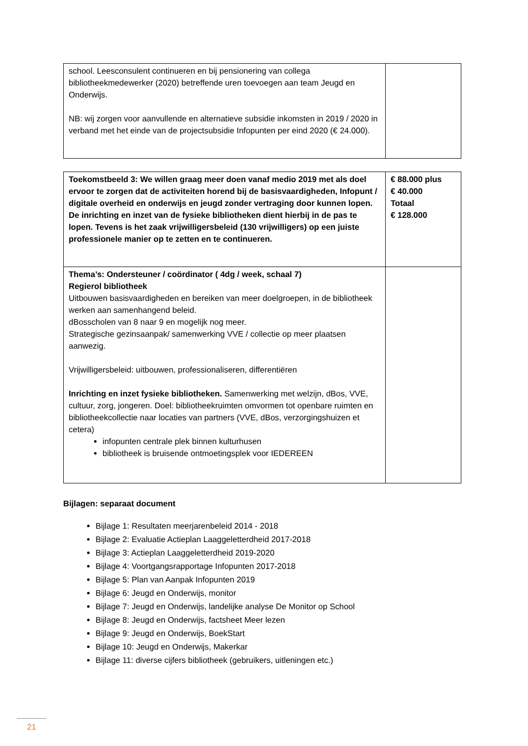| school. Leesconsulent continueren en bij pensionering van collega bibliotheekmedewerker (2020) betreffende uren toevoegen aan team Jeugd en Onderwijs. NB: wij zorgen voor aanvullende en alternatieve subsidie inkomsten in 2019 / 2020 in verband met het einde van de projectsubsidie Infopunten per eind 2020 (€ 24.000). | |
| Toekomstbeeld 3: We willen graag meer doen vanaf medio 2019 met als doel ervoor te zorgen dat de activiteiten horend bij de basisvaardigheden, Infopunt / digitale overheid en onderwijs en jeugd zonder vertraging door kunnen lopen. De inrichting en inzet van de fysieke bibliotheken dient hierbij in de pas te lopen. Tevens is het zaak vrijwilligersbeleid (130 vrijwilligers) op een juiste professionele manier op te zetten en te continueren. | € 88.000 plus € 40.000 Totaal € 128.000 |
| Thema’s: Ondersteuner / coördinator ( 4dg / week, schaal 7) Regierol bibliotheek Uitbouwen basisvaardigheden en bereiken van meer doelgroepen, in de bibliotheek werken aan samenhangend beleid. dBosscholen van 8 naar 9 en mogelijk nog meer. Strategische gezinsaanpak/ samenwerking VVE / collectie op meer plaatsen aanwezig. Vrijwilligersbeleid: uitbouwen, professionaliseren, differentiëren Inrichting en inzet fysieke bibliotheken. Samenwerking met welzijn, dBos, VVE, cultuur, zorg, jongeren. Doel: bibliotheekruimten omvormen tot openbare ruimten en bibliotheekcollectie naar locaties van partners (VVE, dBos, verzorgingshuizen et cetera) infopunten centrale plek binnen kulturhusen bibliotheek is bruisende ontmoetingsplek voor IEDEREEN | |
Bijlagen: separaat document
Bijlage 1: Resultaten meerjarenbeleid 2014 - 2018
Bijlage 2: Evaluatie Actieplan Laaggeletterdheid 2017-2018
Bijlage 3: Actieplan Laaggeletterdheid 2019-2020
Bijlage 4: Voortgangsrapportage Infopunten 2017-2018
Bijlage 5: Plan van Aanpak Infopunten 2019
Bijlage 6: Jeugd en Onderwijs, monitor
Bijlage 7: Jeugd en Onderwijs, landelijke analyse De Monitor op School
Bijlage 8: Jeugd en Onderwijs, factsheet Meer lezen
Bijlage 9: Jeugd en Onderwijs, BoekStart
Bijlage 10: Jeugd en Onderwijs, Makerkar
Bijlage 11: diverse cijfers bibliotheek (gebruikers, uitleningen etc.)
21